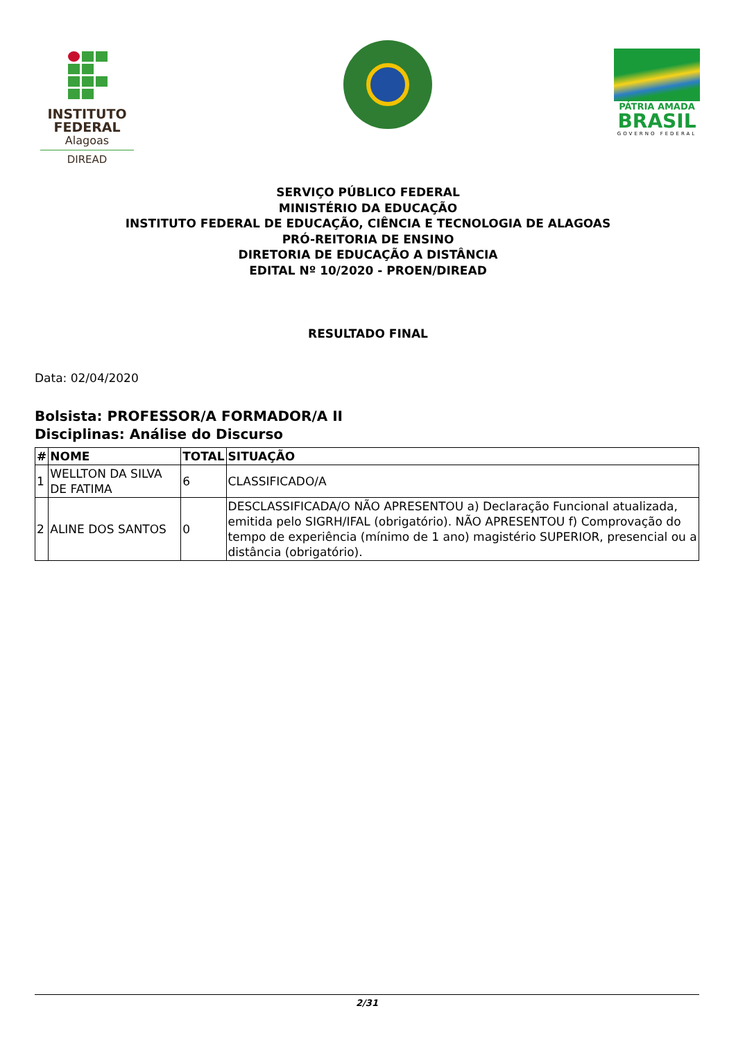INSTITUTO
FEDERAL
Alagoas
DIREAD
PÁTRIA AMADA
BRASIL
GOVERNO FEDERAL
SERVIÇO PÚBLICO FEDERAL
MINISTÉRIO DA EDUCAÇÃO
INSTITUTO FEDERAL DE EDUCAÇÃO, CIÊNCIA E TECNOLOGIA DE ALAGOAS
PRÓ-REITORIA DE ENSINO
DIRETORIA DE EDUCAÇÃO A DISTÂNCIA
EDITAL Nº 10/2020 - PROEN/DIREAD
RESULTADO FINAL
Data: 02/04/2020
Bolsista: PROFESSOR/A FORMADOR/A II
Disciplinas: Análise do Discurso
| # | NOME | TOTAL | SITUAÇÃO |
| --- | --- | --- | --- |
| 1 | WELLTON DA SILVA DE FATIMA | 6 | CLASSIFICADO/A |
| 2 | ALINE DOS SANTOS | 0 | DESCLASSIFICADA/O NÃO APRESENTOU a) Declaração Funcional atualizada, emitida pelo SIGRH/IFAL (obrigatório). NÃO APRESENTOU f) Comprovação do tempo de experiência (mínimo de 1 ano) magistério SUPERIOR, presencial ou a distância (obrigatório). |
2/31